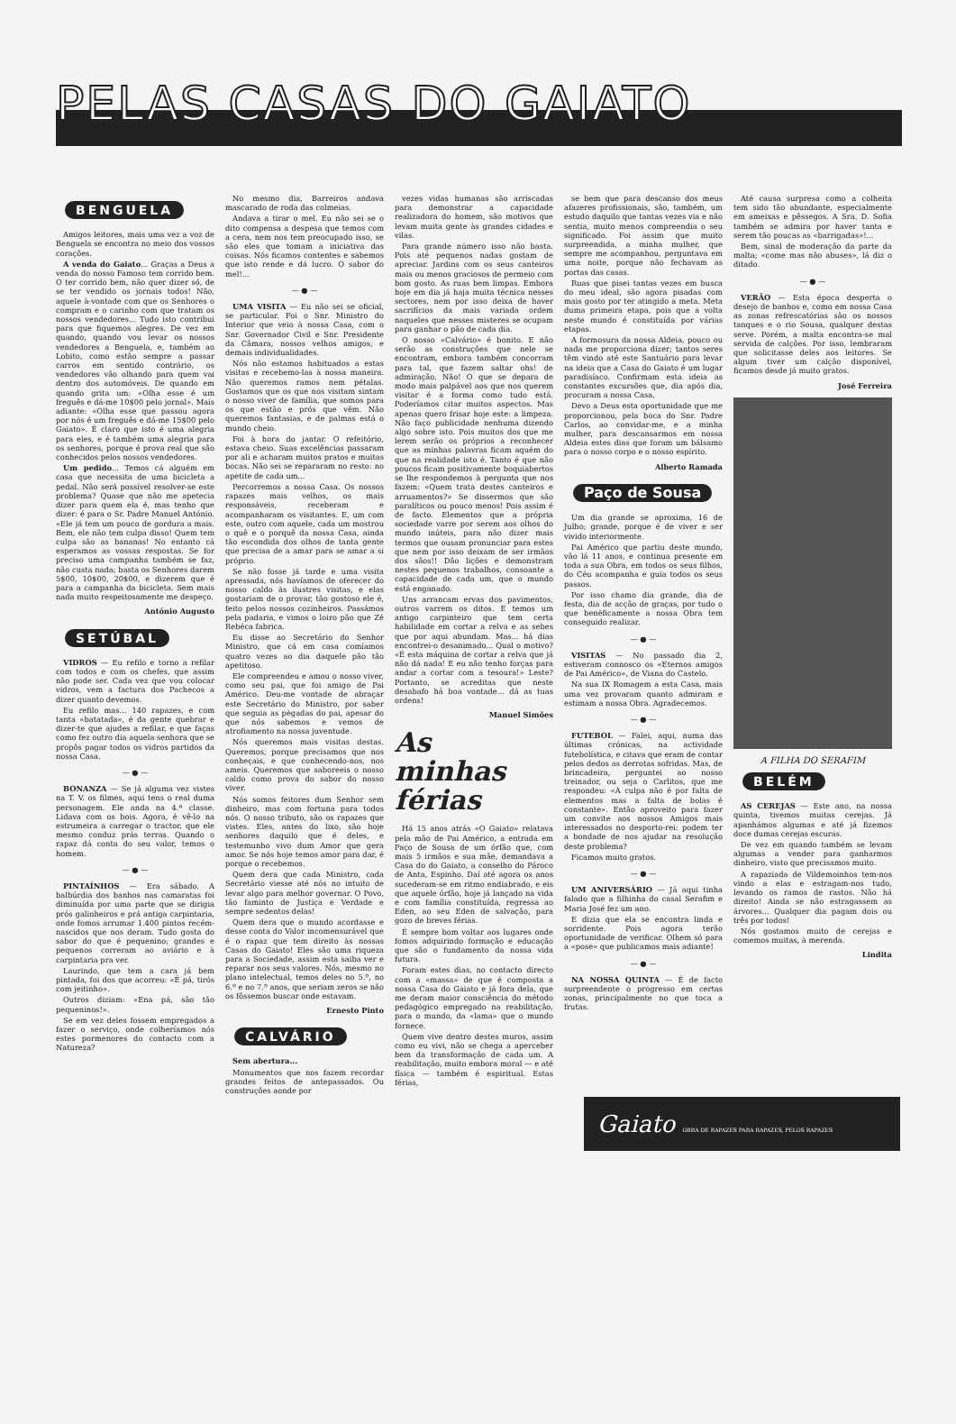PELAS CASAS DO GAIATO
BENGUELA
Amigos leitores, mais uma vez a voz de Benguela se encontra no meio dos vossos corações.
A venda do Gaiato... Graças a Deus a venda do nosso Famoso tem corrido bem. O ter corrido bem, não quer dizer só, de se ter vendido os jornais todos! Não, aquele à-vontade com que os Senhores o compram e o carinho com que tratam os nossos vendedores... Tudo isto contribui para que fiquemos alegres. De vez em quando, quando vou levar os nossos vendedores a Benguela, e, também ao Lobito, como estão sempre a passar carros em sentido contrário, os vendedores vão olhando para quem vai dentro dos automóveis. De quando em quando grita um: «Olha esse é um freguês e dá-me 10$00 pelo jornal». Mais adiante: «Olha esse que passou agora por nós é um freguês e dá-me 15$00 pelo Gaiato». É claro que isto é uma alegria para eles, e é também uma alegria para os senhores, porque é prova real que são conhecidos pelos nossos vendedores.
Um pedido... Temos cá alguém em casa que necessita de uma bicicleta a pedal. Não será possível resolver-se este problema? Quase que não me apetecia dizer para quem ela é, mas tenho que dizer: é para o Sr. Padre Manuel António. «Ele já tem um pouco de gordura a mais. Bem, ele não tem culpa disso! Quem tem culpa são as bananas! No entanto cá esperamos as vossas respostas. Se for preciso uma campanha também se faz, não custa nada; basta os Senhores darem 5$00, 10$00, 20$00, e dizerem que é para a campanha da bicicleta. Sem mais nada muito respeitosamente me despeço.
António Augusto
SETÚBAL
VIDROS — Eu refilo e torno a refilar com todos e com os chefes, que assim não pode ser. Cada vez que vou colocar vidros, vem a factura dos Pachecos a dizer quanto devemos.
Eu refilo mas... 140 rapazes, e com tanta «batatada», é da gente quebrar e dizer-te que ajudes a refilar, e que faças como fez outro dia aquela senhora que se propôs pagar todos os vidros partidos da nossa Casa.
— ● —
BONANZA — Se já alguma vez vistes na T. V. os filmes, aqui tens o real duma personagem. Ele anda na 4.ª classe. Lidava com os bois. Agora, é vê-lo na estrumeira a carregar o tractor, que ele mesmo conduz prás terras. Quando o rapaz dá conta do seu valor, temos o homem.
— ● —
PINTAÍNHOS — Era sábado. A balbúrdia dos banhos nas camaratas foi diminuída por uma parte que se dirigia prós galinheiros e prá antiga carpintaria, onde fomos arrumar 1.400 pintos recém-nascidos que nos deram. Tudo gosta do sabor do que é pequenino; grandes e pequenos correram ao aviário e à carpintaria pra ver.
Laurindo, que tem a cara já bem pintada, foi dos que acorreu: «É pá, tirós com jeitinho».
Outros diziam: «Ena pá, são tão pequeninos!».
Se em vez deles fossem empregados a fazer o serviço, onde colheríamos nós estes pormenores do contacto com a Natureza?
No mesmo dia, Barreiros andava mascarado de roda das colmeias.
Andava a tirar o mel. Eu não sei se o dito compensa a despesa que temos com a cera, nem nos tem preocupado isso, se são eles que tomam a iniciativa das coisas. Nós ficamos contentes e sabemos que isto rende e dá lucro. O sabor do mel!...
— ● —
UMA VISITA — Eu não sei se oficial, se particular. Foi o Snr. Ministro do Interior que veio à nossa Casa, com o Snr. Governador Civil e Snr. Presidente da Câmara, nossos velhos amigos, e demais individualidades.
Nós não estamos habituados a estas visitas e recebemo-las à nossa maneira. Não queremos ramos nem pétalas. Gostamos que os que nos visitam sintam o nosso viver de família, que somos para os que estão e prós que vêm. Não queremos fantasias, e de palmas está o mundo cheio.
Foi à hora do jantar. O refeitório, estava cheio. Suas excelências passaram por ali e acharam muitos pratos e muitas bocas. Não sei se repararam no resto: no apetite de cada um...
Percorremos a nossa Casa. Os nossos rapazes mais velhos, os mais responsáveis, receberam e acompanharam os visitantes. E, um com este, outro com aquele, cada um mostrou o quê e o porquê da nossa Casa, ainda tão escondida dos olhos de tanta gente que precisa de a amar para se amar a si próprio.
Se não fosse já tarde e uma visita apressada, nós havíamos de oferecer do nosso caldo às ilustres visitas, e elas gostariam de o provar, tão gostoso ele é, feito pelos nossos cozinheiros. Passámos pela padaria, e vimos o loiro pão que Zé Rebéca fabrica.
Eu disse ao Secretário do Senhor Ministro, que cá em casa comíamos quatro vezes ao dia daquele pão tão apetitoso.
Ele compreendeu e amou o nosso viver, como seu pai, que foi amigo de Pai Américo. Deu-me vontade de abraçar este Secretário do Ministro, por saber que seguia as pègadas do pai, apesar do que nós sabemos e vemos de atrofiamento na nossa juventude.
Nós queremos mais visitas destas. Queremos, porque precisamos que nos conheçais, e que conhecendo-nos, nos ameis. Queremos que saboreeis o nosso caldo como prova do sabor do nosso viver.
Nós somos feitores dum Senhor sem dinheiro, mas com fortuna para todos nós. O nosso tributo, são os rapazes que vistes. Eles, antes do lixo, são hoje senhores daquilo que é deles, e testemunho vivo dum Amor que gera amor. Se nós hoje temos amor para dar, é porque o recebemos.
Quem dera que cada Ministro, cada Secretário viesse até nós no intuito de levar algo para melhor governar. O Povo, tão faminto de Justiça e Verdade e sempre sedentos delas!
Quem dera que o mundo acordasse e desse conta do Valor incomensurável que é o rapaz que tem direito às nossas Casas do Gaiato! Eles são uma riqueza para a Sociedade, assim esta saiba ver e reparar nos seus valores. Nós, mesmo no plano intelectual, temos deles no 5.º, no 6.º e no 7.º anos, que seriam zeros se não os fôssemos buscar onde estavam.
Ernesto Pinto
CALVÁRIO
Sem abertura...
Monumentos que nos fazem recordar grandes feitos de antepassados. Ou construções aonde por
vezes vidas humanas são arriscadas para demonstrar a capacidade realizadora do homem, são motivos que levam muita gente às grandes cidades e vilas.
Para grande número isso não basta. Pois até pequenos nadas gostam de apreciar. Jardins com os seus canteiros mais ou menos graciosos de permeio com bom gosto. As ruas bem limpas. Embora hoje em dia já haja muita técnica nesses sectores, nem por isso deixa de haver sacrifícios da mais variada ordem naqueles que nesses misteres se ocupam para ganhar o pão de cada dia.
O nosso «Calvário» é bonito. E não serão as construções que nele se encontram, embora também concorram para tal, que fazem saltar ohs! de admiração. Não! O que se depara de modo mais palpável aos que nos querem visitar é a forma como tudo está. Poderíamos citar muitos aspectos. Mas apenas quero frisar hoje este: a limpeza. Não faço publicidade nenhuma dizendo algo sobre isto. Pois muitos dos que me lerem serão os próprios a reconhecer que as minhas palavras ficam aquém do que na realidade isto é. Tanto é que não poucos ficam positivamente boquiabertos se lhe respondemos à pergunta que nos fazem: «Quem trata destes canteiros e arruamentos?» Se dissermos que são paralíticos ou pouco menos! Pois assim é de facto. Elementos que a própria sociedade varre por serem aos olhos do mundo inúteis, para não dizer mais termos que ousam pronunciar para estes que nem por isso deixam de ser irmãos dos sãos!! Dão lições e demonstram nestes pequenos trabalhos, consoante a capacidade de cada um, que o mundo está enganado.
Uns arrancam ervas dos pavimentos, outros varrem os ditos. E temos um antigo carpinteiro que tem certa habilidade em cortar a relva e as sebes que por aqui abundam. Mas... há dias encontrei-o desanimado... Qual o motivo? «É esta máquina de cortar a relva que já não dá nada! E eu não tenho forças para andar a cortar com a tesoura!» Leste? Portanto, se acreditas que neste desabafo há boa vontade... dá as tuas ordens!
Manuel Simões
As
minhas
férias
Há 15 anos atrás «O Gaiato» relatava pela mão de Pai Américo, a entrada em Paço de Sousa de um órfão que, com mais 5 irmãos e sua mãe, demandava a Casa do do Gaiato, a conselho do Pároco de Anta, Espinho. Daí até agora os anos sucederam-se em ritmo endiabrado, e eis que aquele órfão, hoje já lançado na vida e com família constituída, regressa ao Eden, ao seu Eden de salvação, para gozo de breves férias.
É sempre bom voltar aos lugares onde fomos adquirindo formação e educação que são o fundamento da nossa vida futura.
Foram estes dias, no contacto directo com a «massa» de que é composta a nossa Casa do Gaiato e já fora dela, que me deram maior consciência do método pedagógico empregado na reabilitação, para o mundo, da «lama» que o mundo fornece.
Quem vive dentro destes muros, assim como eu vivi, não se chega a aperceber bem da transformação de cada um. A reabilitação, muito embora moral — e até física — também é espiritual. Estas férias,
se bem que para descanso dos meus afazeres profissionais, são, também, um estudo daquilo que tantas vezes via e não sentia, muito menos compreendia o seu significado. Foi assim que muito surpreendida, a minha mulher, que sempre me acompanhou, perguntava em uma noite, porque não fechavam as portas das casas.
Ruas que pisei tantas vezes em busca do meu ideal, são agora pisadas com mais gosto por ter atingido a meta. Meta duma primeira etapa, pois que a volta neste mundo é constituída por várias etapas.
A formosura da nossa Aldeia, pouco ou nada me proporciona dizer; tantos seres têm vindo até este Santuário para levar na ideia que a Casa do Gaiato é um lugar paradisíaco. Confirmam esta ideia as constantes excursões que, dia após dia, procuram a nossa Casa.
Devo a Deus esta oportunidade que me proporcionou, pela boca do Snr. Padre Carlos, ao convidar-me, e a minha mulher, para descansarmos em nossa Aldeia estes dias que foram um bálsamo para o nosso corpo e o nosso espírito.
Alberto Ramada
Paço de Sousa
Um dia grande se aproxima, 16 de Julho; grande, porque é de viver e ser vivido interiormente.
Pai Américo que partiu deste mundo, vão lá 11 anos, e continua presente em toda a sua Obra, em todos os seus filhos, do Céu acompanha e guia todos os seus passos.
Por isso chamo dia grande, dia de festa, dia de acção de graças, por tudo o que benèficamente a nossa Obra tem conseguido realizar.
— ● —
VISITAS — No passado dia 2, estiveram connosco os «Eternos amigos de Pai Américo», de Viana do Castelo.
Na sua IX Romagem a esta Casa, mais uma vez provaram quanto admiram e estimam a nossa Obra. Agradecemos.
— ● —
FUTEBOL — Falei, aqui, numa das últimas crónicas, na actividade futebolística, e citava que eram de contar pelos dedos as derrotas sofridas. Mas, de brincadeira, perguntei ao nosso treinador, ou seja o Carlitos, que me respondeu: «A culpa não é por falta de elementos mas a falta de bolas é constante». Então aproveito para fazer um convite aos nossos Amigos mais interessados no desporto-rei: podem ter a bondade de nos ajudar na resolução deste problema?
Ficamos muito gratos.
— ● —
UM ANIVERSÁRIO — Já aqui tinha falado que a filhinha do casal Serafim e Maria José fez um ano.
E dizia que ela se encontra linda e sorridente. Pois agora terão oportunidade de verificar. Olhem só para a «pose» que publicamos mais adiante!
— ● —
NA NOSSA QUINTA — É de facto surpreendente o progresso em certas zonas, principalmente no que toca a frutas.
Até causa surpresa como a colheita tem sido tão abundante, especialmente em ameixas e pêssegos. A Sra. D. Sofia também se admira por haver tanta e serem tão poucas as «barrigadas»!...
Bem, sinal de moderação da parte da malta; «come mas não abuses», lá diz o ditado.
— ● —
VERÃO — Esta época desperta o desejo de banhos e, como em nossa Casa as zonas refrescatórias são os nossos tanques e o rio Sousa, qualquer destas serve. Porém, a malta encontra-se mal servida de calções. Por isso, lembraram que solicitasse deles aos leitores. Se algum tiver um calção disponível, ficamos desde já muito gratos.
José Ferreira
A FILHA DO SERAFIM
BELÉM
AS CEREJAS — Este ano, na nossa quinta, tivemos muitas cerejas. Já apanhámos algumas e até já fizemos doce dumas cerejas escuras.
De vez em quando também se levam algumas a vender para ganharmos dinheiro, visto que precisamos muito.
A rapaziada de Vildemoinhos tem-nos vindo a elas e estragam-nos tudo, levando os ramos de rastos. Não há direito! Ainda se não estragassem as árvores... Qualquer dia pagam dois ou três por todos!
Nós gostamos muito de cerejas e comemos muitas, à merenda.
Lindita
Gaiato OBRA DE RAPAZES PARA RAPAZES, PELOS RAPAZES